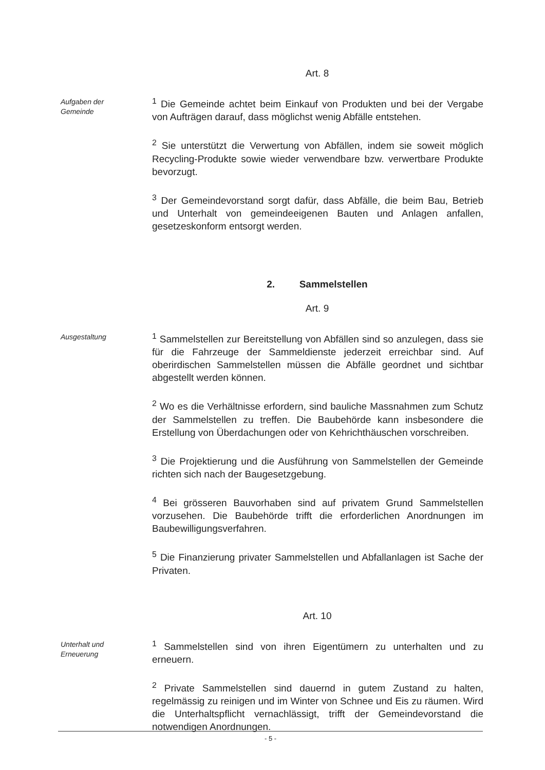Art. 8
Aufgaben der
Gemeinde
<sup>1</sup> Die Gemeinde achtet beim Einkauf von Produkten und bei der Vergabe von Aufträgen darauf, dass möglichst wenig Abfälle entstehen.
<sup>2</sup> Sie unterstützt die Verwertung von Abfällen, indem sie soweit möglich Recycling-Produkte sowie wieder verwendbare bzw. verwertbare Produkte bevorzugt.
<sup>3</sup> Der Gemeindevorstand sorgt dafür, dass Abfälle, die beim Bau, Betrieb und Unterhalt von gemeindeeigenen Bauten und Anlagen anfallen, gesetzeskonform entsorgt werden.
2. Sammelstellen
Art. 9
Ausgestaltung
<sup>1</sup> Sammelstellen zur Bereitstellung von Abfällen sind so anzulegen, dass sie für die Fahrzeuge der Sammeldienste jederzeit erreichbar sind. Auf oberirdischen Sammelstellen müssen die Abfälle geordnet und sichtbar abgestellt werden können.
<sup>2</sup> Wo es die Verhältnisse erfordern, sind bauliche Massnahmen zum Schutz der Sammelstellen zu treffen. Die Baubehörde kann insbesondere die Erstellung von Überdachungen oder von Kehrichthäuschen vorschreiben.
<sup>3</sup> Die Projektierung und die Ausführung von Sammelstellen der Gemeinde richten sich nach der Baugesetzgebung.
<sup>4</sup> Bei grösseren Bauvorhaben sind auf privatem Grund Sammelstellen vorzusehen. Die Baubehörde trifft die erforderlichen Anordnungen im Baubewilligungsverfahren.
<sup>5</sup> Die Finanzierung privater Sammelstellen und Abfallanlagen ist Sache der Privaten.
Art. 10
Unterhalt und
Erneuerung
<sup>1</sup> Sammelstellen sind von ihren Eigentümern zu unterhalten und zu erneuern.
<sup>2</sup> Private Sammelstellen sind dauernd in gutem Zustand zu halten, regelmässig zu reinigen und im Winter von Schnee und Eis zu räumen. Wird die Unterhaltspflicht vernachlässigt, trifft der Gemeindevorstand die notwendigen Anordnungen.
- 5 -